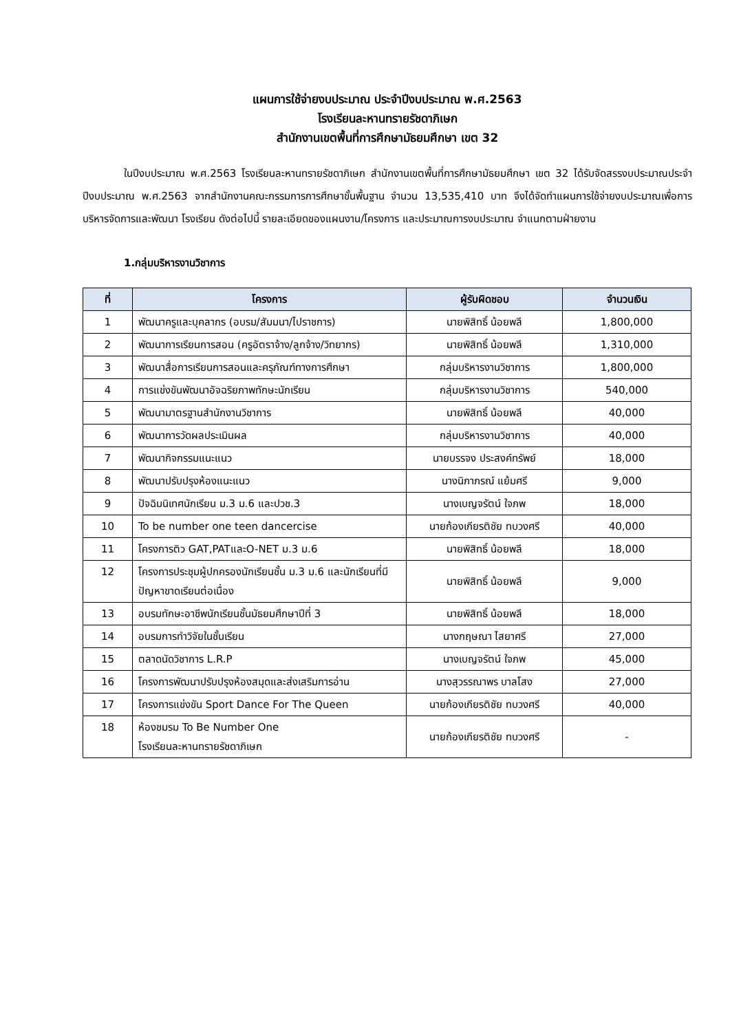แผนการใช้จ่ายงบประมาณ ประจำปีงบประมาณ พ.ศ.2563
โรงเรียนละหานทรายรัชดาภิเษก
สำนักงานเขตพื้นที่การศึกษามัธยมศึกษา เขต 32
ในปีงบประมาณ พ.ศ.2563 โรงเรียนละหานทรายรัชดาภิเษก สำนักงานเขตพื้นที่การศึกษามัธยมศึกษา เขต 32 ได้รับจัดสรรงบประมาณประจำปีงบประมาณ พ.ศ.2563 จากสำนักงานคณะกรรมการการศึกษาขั้นพื้นฐาน จำนวน 13,535,410 บาท จึงได้จัดทำแผนการใช้จ่ายงบประมาณเพื่อการบริหารจัดการและพัฒนา โรงเรียน ดังต่อไปนี้ รายละเอียดของแผนงาน/โครงการ และประมาณการงบประมาณ จำแนกตามฝ่ายงาน
1.กลุ่มบริหารงานวิชาการ
| ที่ | โครงการ | ผู้รับผิดชอบ | จำนวนเงิน |
| --- | --- | --- | --- |
| 1 | พัฒนาครูและบุคลากร (อบรม/สัมมนา/ไปราชการ) | นายพิสิทธิ์ น้อยพลี | 1,800,000 |
| 2 | พัฒนาการเรียนการสอน (ครูอัตราจ้าง/ลูกจ้าง/วิทยากร) | นายพิสิทธิ์ น้อยพลี | 1,310,000 |
| 3 | พัฒนาสื่อการเรียนการสอนและครุภัณฑ์ทางการศึกษา | กลุ่มบริหารงานวิชาการ | 1,800,000 |
| 4 | การแข่งขันพัฒนาอัจฉริยภาพทักษะนักเรียน | กลุ่มบริหารงานวิชาการ | 540,000 |
| 5 | พัฒนามาตรฐานสำนักงานวิชาการ | นายพิสิทธิ์ น้อยพลี | 40,000 |
| 6 | พัฒนาการวัดผลประเมินผล | กลุ่มบริหารงานวิชาการ | 40,000 |
| 7 | พัฒนากิจกรรมแนะแนว | นายบรรจง ประสงค์ทรัพย์ | 18,000 |
| 8 | พัฒนาปรับปรุงห้องแนะแนว | นางนิภาภรณ์ แย้มศรี | 9,000 |
| 9 | ปัจฉิมนิเทศนักเรียน ม.3 ม.6 และปวช.3 | นางเบญจรัตน์ ใจภพ | 18,000 |
| 10 | To be number one teen dancercise | นายก้องเกียรติชัย ทบวงศรี | 40,000 |
| 11 | โครงการติว GAT,PATและO-NET ม.3 ม.6 | นายพิสิทธิ์ น้อยพลี | 18,000 |
| 12 | โครงการประชุมผู้ปกครองนักเรียนชั้น ม.3 ม.6 และนักเรียนที่มีปัญหาขาดเรียนต่อเนื่อง | นายพิสิทธิ์ น้อยพลี | 9,000 |
| 13 | อบรมทักษะอาชีพนักเรียนชั้นมัธยมศึกษาปีที่ 3 | นายพิสิทธิ์ น้อยพลี | 18,000 |
| 14 | อบรมการทำวิจัยในชั้นเรียน | นางกฤษณา ไสยาศรี | 27,000 |
| 15 | ตลาดนัดวิชาการ L.R.P | นางเบญจรัตน์ ใจภพ | 45,000 |
| 16 | โครงการพัฒนาปรับปรุงห้องสมุดและส่งเสริมการอ่าน | นางสุวรรณาพร บาลโสง | 27,000 |
| 17 | โครงการแข่งขัน Sport Dance For The Queen | นายก้องเกียรติชัย ทบวงศรี | 40,000 |
| 18 | ห้องชมรม To Be Number One โรงเรียนละหานทรายรัชดาภิเษก | นายก้องเกียรติชัย ทบวงศรี | - |